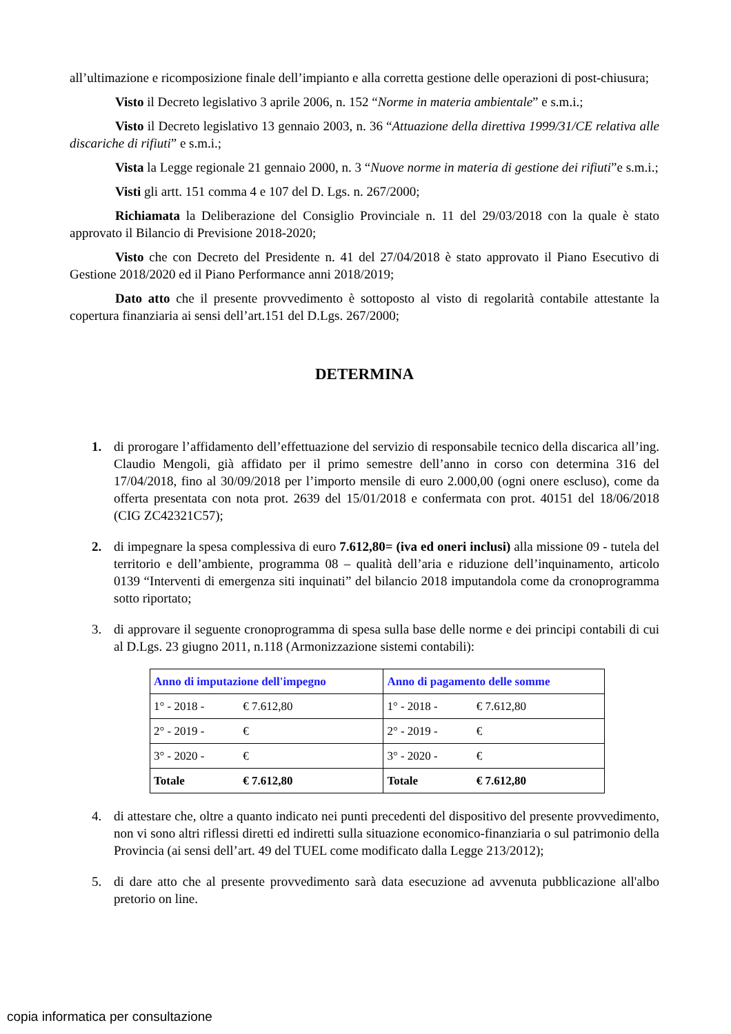all’ultimazione e ricomposizione finale dell’impianto e alla corretta gestione delle operazioni di post-chiusura;
Visto il Decreto legislativo 3 aprile 2006, n. 152 “Norme in materia ambientale” e s.m.i.;
Visto il Decreto legislativo 13 gennaio 2003, n. 36 “Attuazione della direttiva 1999/31/CE relativa alle discariche di rifiuti” e s.m.i.;
Vista la Legge regionale 21 gennaio 2000, n. 3 “Nuove norme in materia di gestione dei rifiuti”e s.m.i.;
Visti gli artt. 151 comma 4 e 107 del D. Lgs. n. 267/2000;
Richiamata la Deliberazione del Consiglio Provinciale n. 11 del 29/03/2018 con la quale è stato approvato il Bilancio di Previsione 2018-2020;
Visto che con Decreto del Presidente n. 41 del 27/04/2018 è stato approvato il Piano Esecutivo di Gestione 2018/2020 ed il Piano Performance anni 2018/2019;
Dato atto che il presente provvedimento è sottoposto al visto di regolarità contabile attestante la copertura finanziaria ai sensi dell’art.151 del D.Lgs. 267/2000;
DETERMINA
1. di prorogare l’affidamento dell’effettuazione del servizio di responsabile tecnico della discarica all’ing. Claudio Mengoli, già affidato per il primo semestre dell’anno in corso con determina 316 del 17/04/2018, fino al 30/09/2018 per l’importo mensile di euro 2.000,00 (ogni onere escluso), come da offerta presentata con nota prot. 2639 del 15/01/2018 e confermata con prot. 40151 del 18/06/2018 (CIG ZC42321C57);
2. di impegnare la spesa complessiva di euro 7.612,80= (iva ed oneri inclusi) alla missione 09 - tutela del territorio e dell’ambiente, programma 08 – qualità dell’aria e riduzione dell’inquinamento, articolo 0139 “Interventi di emergenza siti inquinati” del bilancio 2018 imputandola come da cronoprogramma sotto riportato;
3. di approvare il seguente cronoprogramma di spesa sulla base delle norme e dei principi contabili di cui al D.Lgs. 23 giugno 2011, n.118 (Armonizzazione sistemi contabili):
| Anno di imputazione dell'impegno | Anno di pagamento delle somme |
| --- | --- |
| 1° - 2018 - € 7.612,80 | 1° - 2018 - € 7.612,80 |
| 2° - 2019 - € | 2° - 2019 - € |
| 3° - 2020 - € | 3° - 2020 - € |
| Totale € 7.612,80 | Totale € 7.612,80 |
4. di attestare che, oltre a quanto indicato nei punti precedenti del dispositivo del presente provvedimento, non vi sono altri riflessi diretti ed indiretti sulla situazione economico-finanziaria o sul patrimonio della Provincia (ai sensi dell’art. 49 del TUEL come modificato dalla Legge 213/2012);
5. di dare atto che al presente provvedimento sarà data esecuzione ad avvenuta pubblicazione all'albo pretorio on line.
copia informatica per consultazione